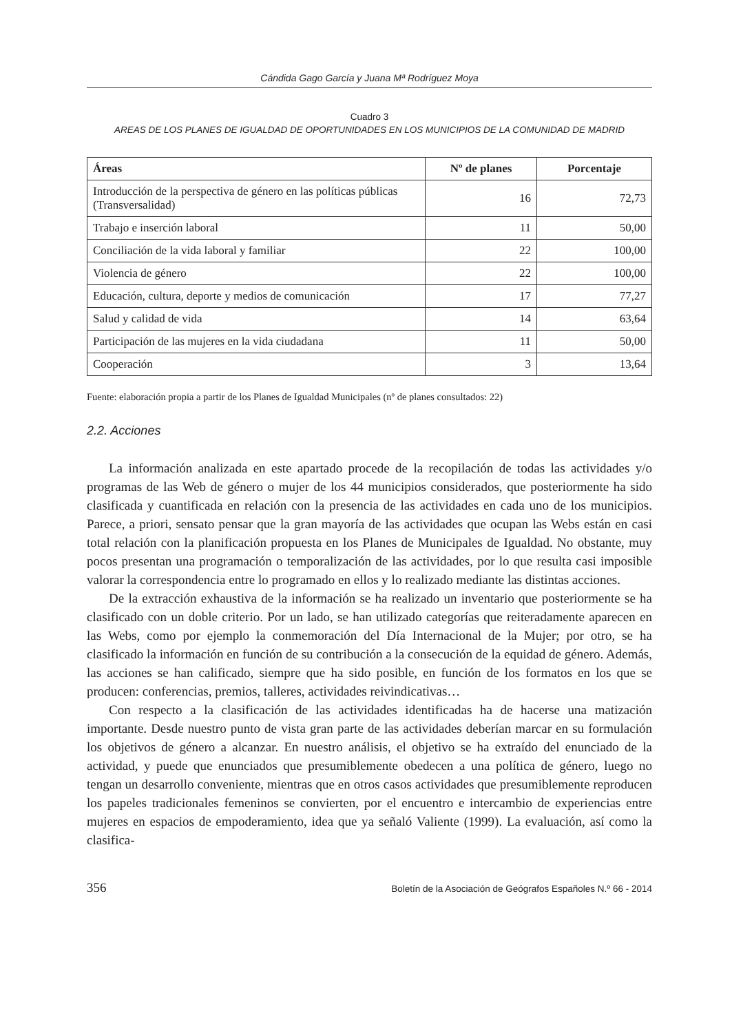Cándida Gago García y Juana Mª Rodríguez Moya
Cuadro 3
AREAS DE LOS PLANES DE IGUALDAD DE OPORTUNIDADES EN LOS MUNICIPIOS DE LA COMUNIDAD DE MADRID
| Áreas | Nº de planes | Porcentaje |
| --- | --- | --- |
| Introducción de la perspectiva de género en las políticas públicas (Transversalidad) | 16 | 72,73 |
| Trabajo e inserción laboral | 11 | 50,00 |
| Conciliación de la vida laboral y familiar | 22 | 100,00 |
| Violencia de género | 22 | 100,00 |
| Educación, cultura, deporte y medios de comunicación | 17 | 77,27 |
| Salud y calidad de vida | 14 | 63,64 |
| Participación de las mujeres en la vida ciudadana | 11 | 50,00 |
| Cooperación | 3 | 13,64 |
Fuente: elaboración propia a partir de los Planes de Igualdad Municipales (nº de planes consultados: 22)
2.2. Acciones
La información analizada en este apartado procede de la recopilación de todas las actividades y/o programas de las Web de género o mujer de los 44 municipios considerados, que posteriormente ha sido clasificada y cuantificada en relación con la presencia de las actividades en cada uno de los municipios. Parece, a priori, sensato pensar que la gran mayoría de las actividades que ocupan las Webs están en casi total relación con la planificación propuesta en los Planes de Municipales de Igualdad. No obstante, muy pocos presentan una programación o temporalización de las actividades, por lo que resulta casi imposible valorar la correspondencia entre lo programado en ellos y lo realizado mediante las distintas acciones.
De la extracción exhaustiva de la información se ha realizado un inventario que posteriormente se ha clasificado con un doble criterio. Por un lado, se han utilizado categorías que reiteradamente aparecen en las Webs, como por ejemplo la conmemoración del Día Internacional de la Mujer; por otro, se ha clasificado la información en función de su contribución a la consecución de la equidad de género. Además, las acciones se han calificado, siempre que ha sido posible, en función de los formatos en los que se producen: conferencias, premios, talleres, actividades reivindicativas…
Con respecto a la clasificación de las actividades identificadas ha de hacerse una matización importante. Desde nuestro punto de vista gran parte de las actividades deberían marcar en su formulación los objetivos de género a alcanzar. En nuestro análisis, el objetivo se ha extraído del enunciado de la actividad, y puede que enunciados que presumiblemente obedecen a una política de género, luego no tengan un desarrollo conveniente, mientras que en otros casos actividades que presumiblemente reproducen los papeles tradicionales femeninos se convierten, por el encuentro e intercambio de experiencias entre mujeres en espacios de empoderamiento, idea que ya señaló Valiente (1999). La evaluación, así como la clasifica-
356 Boletín de la Asociación de Geógrafos Españoles N.º 66 - 2014